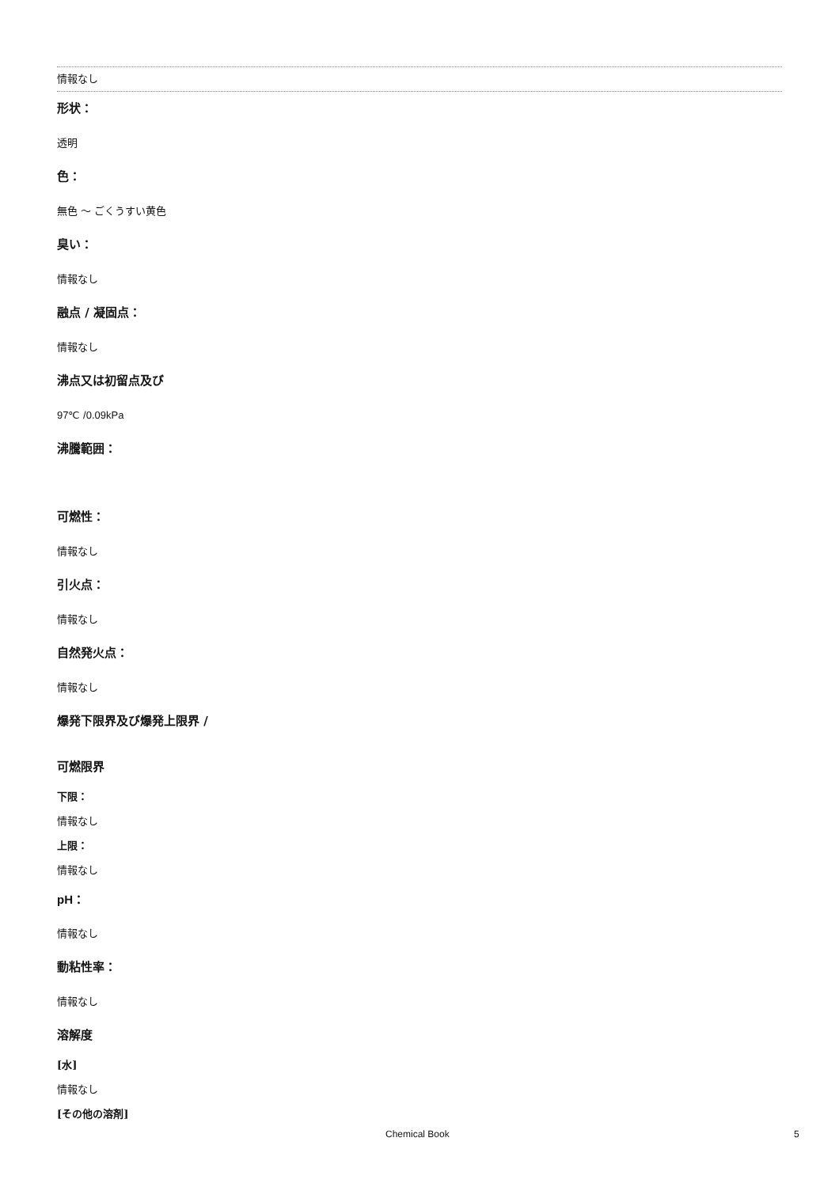情報なし
形状：
透明
色：
無色 ～ ごくうすい黄色
臭い：
情報なし
融点 / 凝固点：
情報なし
沸点又は初留点及び
97℃ /0.09kPa
沸騰範囲：
可燃性：
情報なし
引火点：
情報なし
自然発火点：
情報なし
爆発下限界及び爆発上限界 /
可燃限界
下限：
情報なし
上限：
情報なし
pH：
情報なし
動粘性率：
情報なし
溶解度
[水]
情報なし
[その他の溶剤]
Chemical Book 5